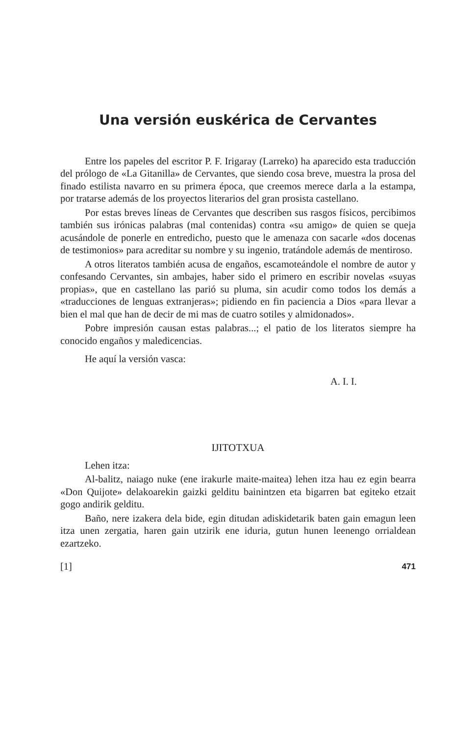Una versión euskérica de Cervantes
Entre los papeles del escritor P. F. Irigaray (Larreko) ha aparecido esta traducción del prólogo de «La Gitanilla» de Cervantes, que siendo cosa breve, muestra la prosa del finado estilista navarro en su primera época, que creemos merece darla a la estampa, por tratarse además de los proyectos literarios del gran prosista castellano.
Por estas breves líneas de Cervantes que describen sus rasgos físicos, percibimos también sus irónicas palabras (mal contenidas) contra «su amigo» de quien se queja acusándole de ponerle en entredicho, puesto que le amenaza con sacarle «dos docenas de testimonios» para acreditar su nombre y su ingenio, tratándole además de mentiroso.
A otros literatos también acusa de engaños, escamoteándole el nombre de autor y confesando Cervantes, sin ambajes, haber sido el primero en escribir novelas «suyas propias», que en castellano las parió su pluma, sin acudir como todos los demás a «traducciones de lenguas extranjeras»; pidiendo en fin paciencia a Dios «para llevar a bien el mal que han de decir de mi mas de cuatro sotiles y almidonados».
Pobre impresión causan estas palabras...; el patio de los literatos siempre ha conocido engaños y maledicencias.
He aquí la versión vasca:
A. I. I.
IJITOTXUA
Lehen itza:
Al-balitz, naiago nuke (ene irakurle maite-maitea) lehen itza hau ez egin bearra «Don Quijote» delakoarekin gaizki gelditu bainintzen eta bigarren bat egiteko etzait gogo andirik gelditu.
Baño, nere izakera dela bide, egin ditudan adiskidetarik baten gain emagun leen itza unen zergatia, haren gain utzirik ene iduria, gutun hunen leenengo orrialdean ezartzeko.
[1] 471